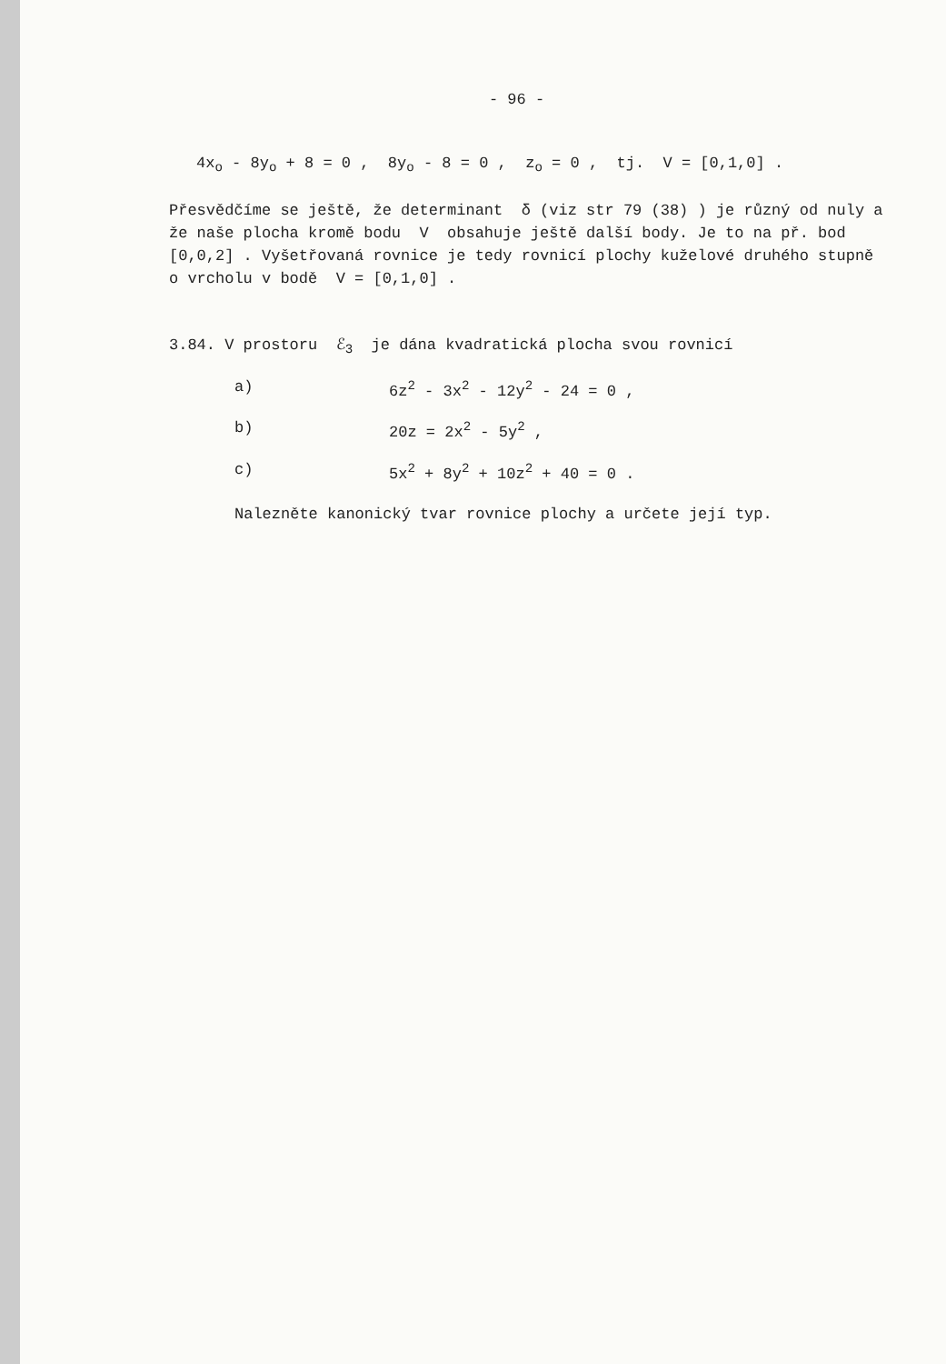- 96 -
4x<sub>o</sub> - 8y<sub>o</sub> + 8 = 0 , 8y<sub>o</sub> - 8 = 0 , z<sub>o</sub> = 0 , tj. V = [0,1,0] .
Přesvědčíme se ještě, že determinant δ (viz str 79 (38) ) je různý od nuly a že naše plocha kromě bodu V obsahuje ještě další body. Je to na př. bod [0,0,2] . Vyšetřovaná rovnice je tedy rovnicí plochy kuželové druhého stupně o vrcholu v bodě V = [0,1,0] .
3.84. V prostoru ℰ<sub>3</sub> je dána kvadratická plocha svou rovnicí
a) 6z<sup>2</sup> - 3x<sup>2</sup> - 12y<sup>2</sup> - 24 = 0 ,
b) 20z = 2x<sup>2</sup> - 5y<sup>2</sup> ,
c) 5x<sup>2</sup> + 8y<sup>2</sup> + 10z<sup>2</sup> + 40 = 0 .
Nalezněte kanonický tvar rovnice plochy a určete její typ.